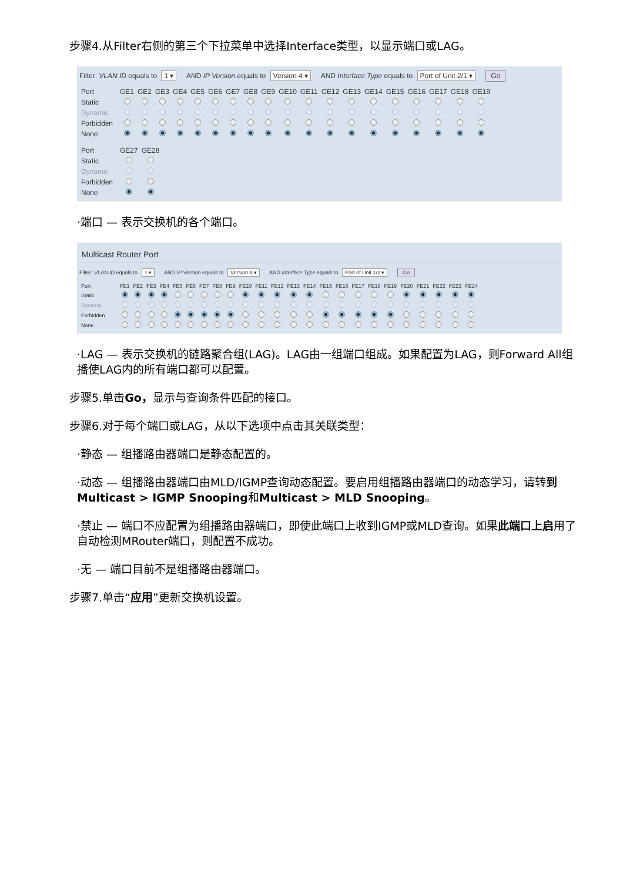步骤4.从Filter右侧的第三个下拉菜单中选择Interface类型，以显示端口或LAG。
Filter: VLAN ID equals to 1 ▾ AND IP Version equals to Version 4 ▾ AND Interface Type equals to Port of Unit 2/1 ▾ Go
| Port | GE1 | GE2 | GE3 | GE4 | GE5 | GE6 | GE7 | GE8 | GE9 | GE10 | GE11 | GE12 | GE13 | GE14 | GE15 | GE16 | GE17 | GE18 | GE19 |
| --- | --- | --- | --- | --- | --- | --- | --- | --- | --- | --- | --- | --- | --- | --- | --- | --- | --- | --- | --- |
| Static | | | | | | | | | | | | | | | | | | | |
| Dynamic | | | | | | | | | | | | | | | | | | | |
| Forbidden | | | | | | | | | | | | | | | | | | | |
| None | | | | | | | | | | | | | | | | | | | |
| Port | GE27 | GE28 |
| --- | --- | --- |
| Static | | |
| Dynamic | | |
| Forbidden | | |
| None | | |
·端口 — 表示交换机的各个端口。
Multicast Router Port
Filter: VLAN ID equals to 1 ▾ AND IP Version equals to Version 4 ▾ AND Interface Type equals to Port of Unit 1/2 ▾ Go
| Port | FE1 | FE2 | FE3 | FE4 | FE5 | FE6 | FE7 | FE8 | FE9 | FE10 | FE11 | FE12 | FE13 | FE14 | FE15 | FE16 | FE17 | FE18 | FE19 | FE20 | FE21 | FE22 | FE23 | FE24 |
| --- | --- | --- | --- | --- | --- | --- | --- | --- | --- | --- | --- | --- | --- | --- | --- | --- | --- | --- | --- | --- | --- | --- | --- | --- |
| Static | | | | | | | | | | | | | | | | | | | | | | | | |
| Dynamic | | | | | | | | | | | | | | | | | | | | | | | | |
| Forbidden | | | | | | | | | | | | | | | | | | | | | | | | |
| None | | | | | | | | | | | | | | | | | | | | | | | | |
·LAG — 表示交换机的链路聚合组(LAG)。LAG由一组端口组成。如果配置为LAG，则Forward All组播使LAG内的所有端口都可以配置。
步骤5.单击Go，显示与查询条件匹配的接口。
步骤6.对于每个端口或LAG，从以下选项中点击其关联类型：
·静态 — 组播路由器端口是静态配置的。
·动态 — 组播路由器端口由MLD/IGMP查询动态配置。要启用组播路由器端口的动态学习，请转到Multicast > IGMP Snooping和Multicast > MLD Snooping。
·禁止 — 端口不应配置为组播路由器端口，即使此端口上收到IGMP或MLD查询。如果此端口上启用了自动检测MRouter端口，则配置不成功。
·无 — 端口目前不是组播路由器端口。
步骤7.单击“应用”更新交换机设置。